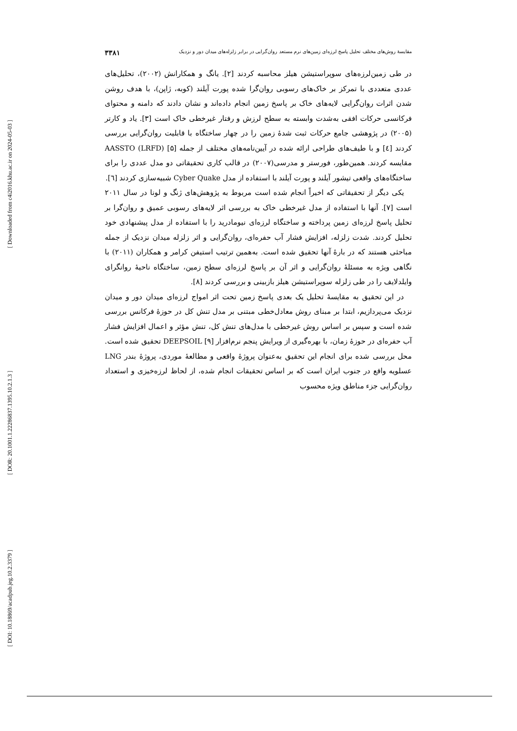[ Downloaded from c4i2016.khu.ac.ir on 2024-05-03 ]
[ DOR: 20.1001.1.22286837.1395.10.2.1.3 ]
[ DOI: 10.18869/acadpub.jeg.10.2.3379 ]
مقایسهٔ روش‌های مختلف تحلیل پاسخ لرزه‌ای زمین‌های نرم مستعد روان‌گرایی در برابر زلزله‌های میدان دور و نزدیک ۳۳۸۱
در طی زمین‌لرزه‌های سوپراستیشن هیلز محاسبه کردند [۲]. یانگ و همکارانش (۲۰۰۲)، تحلیل‌های عددی متعددی با تمرکز بر خاک‌های رسوبی روان‌گرا شده پورت آیلند (کوبه، ژاپن)، با هدف روشن شدن اثرات روان‌گرایی لایه‌های خاک بر پاسخ زمین انجام داده‌اند و نشان دادند که دامنه و محتوای فرکانسی حرکات افقی به‌شدت وابسته به سطح لرزش و رفتار غیرخطی خاک است [۳]. یاد و کارتر (۲۰۰۵) در پژوهشی جامع حرکات ثبت شدهٔ زمین را در چهار ساختگاه با قابلیت روان‌گرایی بررسی کردند [٤] و با طیف‌های طراحی ارائه شده در آیین‌نامه‌های مختلف از جمله AASSTO (LRFD) [۵] مقایسه کردند. همین‌طور، فورستر و مدرسی(۲۰۰۷) در قالب کاری تحقیقاتی دو مدل عددی را برای ساختگاه‌های واقعی تیشور آیلند و پورت آیلند با استفاده از مدل Cyber Quake شبیه‌سازی کردند [٦].
یکی دیگر از تحقیقاتی که اخیراً انجام شده است مربوط به پژوهش‌های ژنگ و لونا در سال ۲۰۱۱ است [۷]. آنها با استفاده از مدل غیرخطی خاک به بررسی اثر لایه‌های رسوبی عمیق و روان‌گرا بر تحلیل پاسخ لرزه‌ای زمین پرداخته و ساختگاه لرزه‌ای نیومادرید را با استفاده از مدل پیشنهادی خود تحلیل کردند. شدت زلزله، افزایش فشار آب حفره‌ای، روان‌گرایی و اثر زلزله میدان نزدیک از جمله مباحثی هستند که در بارهٔ آنها تحقیق شده است. به‌همین ترتیب استیفن کرامر و همکاران (۲۰۱۱) با نگاهی ویژه به مسئلهٔ روان‌گرایی و اثر آن بر پاسخ لرزه‌ای سطح زمین، ساختگاه ناحیهٔ روانگرای وایلدلایف را در طی زلزله سوپراستیشن هیلز بازبینی و بررسی کردند [۸].
در این تحقیق به مقایسهٔ تحلیل یک بعدی پاسخ زمین تحت اثر امواج لرزه‌ای میدان دور و میدان نزدیک می‌پردازیم، ابتدا بر مبنای روش معادل‌خطی مبتنی بر مدل تنش کل در حوزهٔ فرکانس بررسی شده است و سپس بر اساس روش غیرخطی با مدل‌های تنش کل، تنش مؤثر و اعمال افزایش فشار آب حفره‌ای در حوزهٔ زمان، با بهره‌گیری از ویرایش پنجم نرم‌افزار DEEPSOIL [۹] تحقیق شده است. محل بررسی شده برای انجام این تحقیق به‌عنوان پروژهٔ واقعی و مطالعهٔ موردی، پروژهٔ بندر LNG عسلویه واقع در جنوب ایران است که بر اساس تحقیقات انجام شده، از لحاظ لرزه‌خیزی و استعداد روان‌گرایی جزء مناطق ویژه محسوب